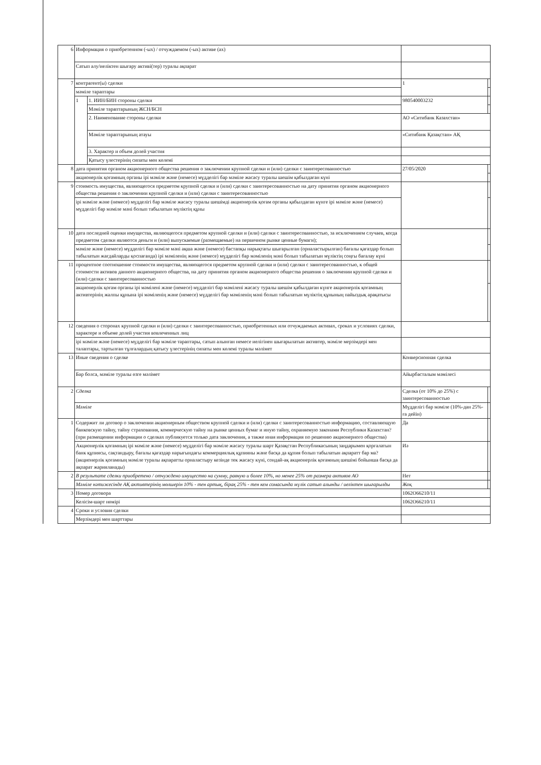| 6 | Информация о приобретенном (-ых) / отчуждаемом (-ых) активе (ах) | | | |
| | Сатып алу/иеліктен шығару активі(тер) туралы ақпарат | | | |
| 7 | контрагент(ы) сделки | | 1 | |
| | мәміле тараптары | | | |
| | 1 | 1. ИИН/БИН стороны сделки | 980540003232 | |
| | | Мәміле тараптарының ЖСН/БСН | | |
| | | 2. Наименование стороны сделки | АО «Ситибанк Казахстан» | |
| | | Мәміле тараптарының атауы | «Ситибанк Қазақстан» АҚ | |
| | | 3. Характер и объем долей участия | | |
| | | Қатысу үлестерінің сипаты мен көлемі | | |
| 8 | дата принятия органом акционерного общества решения о заключении крупной сделки и (или) сделки с заинтересованностью | | 27/05/2020 | |
| | акционерлік қоғамның органы ірі мәміле және (немесе) мүдделігі бар мәміле жасасу туралы шешім қабылдаған күні | | | |
| 9 | стоимость имущества, являющегося предметом крупной сделки и (или) сделки с заинтересованностью на дату принятия органом акционерного общества решения о заключении крупной сделки и (или) сделки с заинтересованностью | | | |
| | ірі мәміле және (немесе) мүдделігі бар мәміле жасасу туралы шешімді акционерлік қоғам органы қабылдаған күнге ірі мәміле және (немесе) мүдделігі бар мәміле мәні болып табылатын мүліктің құны | | | |
| 10 | дата последней оценки имущества, являющегося предметом крупной сделки и (или) сделки с заинтересованностью, за исключением случаев, когда предметом сделки являются деньги и (или) выпускаемые (размещаемые) на первичном рынке ценные бумаги); | | | |
| | мәміле және (немесе) мүдделігі бар мәміле мәні ақша және (немесе) бастапқы нарықтағы шығарылған (орналастырылған) бағалы қағаздар болып табылатын жағдайларды қоспағанда) ірі мәміленің және (немесе) мүдделігі бар мәміленің мәні болып табылатын мүліктің соңғы бағалау күні | | | |
| 11 | процентное соотношение стоимости имущества, являющегося предметом крупной сделки и (или) сделки с заинтересованностью, к общей стоимости активов данного акционерного общества, на дату принятия органом акционерного общества решения о заключении крупной сделки и (или) сделки с заинтересованностью | | | |
| | акционерлік қоғам органы ірі мәмілені және (немесе) мүдделігі бар мәмілені жасасу туралы шешім қабылдаған күнге акционерлік қоғамның активтерінің жалпы құнына ірі мәміленің және (немесе) мүдделігі бар мәміленің мәні болып табылатын мүліктің құнының пайыздық арақатысы | | | |
| 12 | сведения о сторонах крупной сделки и (или) сделки с заинтересованностью, приобретенных или отчуждаемых активах, сроках и условиях сделки, характере и объеме долей участия вовлеченных лиц | | | |
| | ірі мәміле және (немесе) мүдделігі бар мәміле тараптары, сатып алынған немесе иелігінен шығарылатын активтер, мәміле мерзімдері мен талаптары, тартылған тұлғалардың қатысу үлестерінің сипаты мен көлемі туралы мәлімет | | | |
| 13 | Иные сведения о сделке | | Конверсионная сделка | |
| | Бар болса, мәміле туралы өзге мәлімет | | Айырбасталым мәмілесі | |
| 2 | Сделка | | Сделка (от 10% до 25%) с заинтересованностью | |
| | Мәміле | | Мүдделігі бар мәміле (10%-дан 25%-ға дейін) | |
| 1 | Содержит ли договор о заключении акционерным обществом крупной сделки и (или) сделки с заинтересованностью информацию, составляющую банковскую тайну, тайну страхования, коммерческую тайну на рынке ценных бумаг и иную тайну, охраняемую законами Республики Казахстан? (при размещении информации о сделках публикуется только дата заключения, а также иная информация по решению акционерного общества) | | Да | |
| | Акционерлік қоғамның ірі мәміле және (немесе) мүдделігі бар мәміле жасасу туралы шарт Қазақстан Республикасының заңдарымен қорғалатын банк құпиясы, сақтандыру, бағалы қағаздар нарығындағы коммерциялық құпияны және басқа да құпия болып табылатын ақпаратт бар ма? (акционерлік қоғамның мәміле туралы ақпаратты орналастыру кезінде тек жасасу күні, сондай-ақ акционерлік қоғамның шешімі бойынша басқа да ақпарат жарияланады) | | Иә | |
| 2 | В результате сделки приобретено / отчуждено имущество на сумму, равную и более 10%, но менее 25% от размера активов АО | | Нет | |
| | Мәміле нәтижесінде АҚ активтерінің мөлшерін 10% - тен артық, бірақ 25% - тен кем сомасында мүлік сатып алынды / иеліктен шығарылды | | Жоқ | |
| 3 | Номер договора | | 1062O66210/11 | |
| | Келісім-шарт нөмірі | | 1062O66210/11 | |
| 4 | Сроки и условия сделки | | | |
| | Мерзімдері мен шарттары | | | |